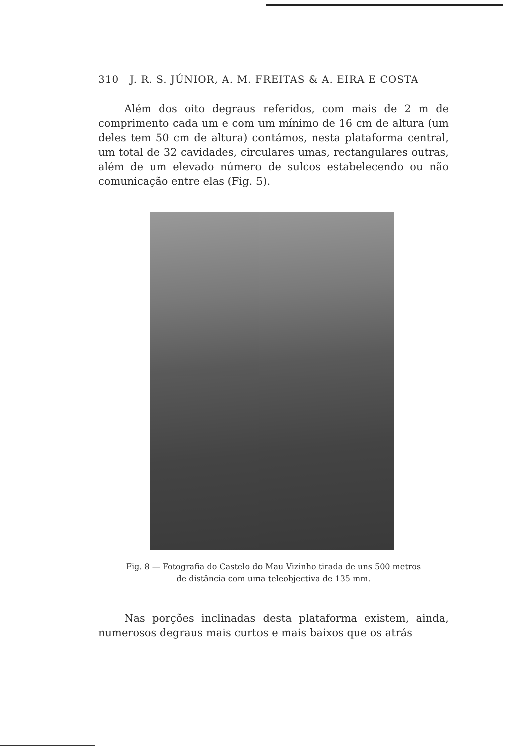310 J. R. S. JÚNIOR, A. M. FREITAS & A. EIRA E COSTA
Além dos oito degraus referidos, com mais de 2 m de comprimento cada um e com um mínimo de 16 cm de altura (um deles tem 50 cm de altura) contámos, nesta plataforma central, um total de 32 cavidades, circulares umas, rectangulares outras, além de um elevado número de sulcos estabelecendo ou não comunicação entre elas (Fig. 5).
Fig. 8 — Fotografia do Castelo do Mau Vizinho tirada de uns 500 metros
de distância com uma teleobjectiva de 135 mm.
Nas porções inclinadas desta plataforma existem, ainda, numerosos degraus mais curtos e mais baixos que os atrás